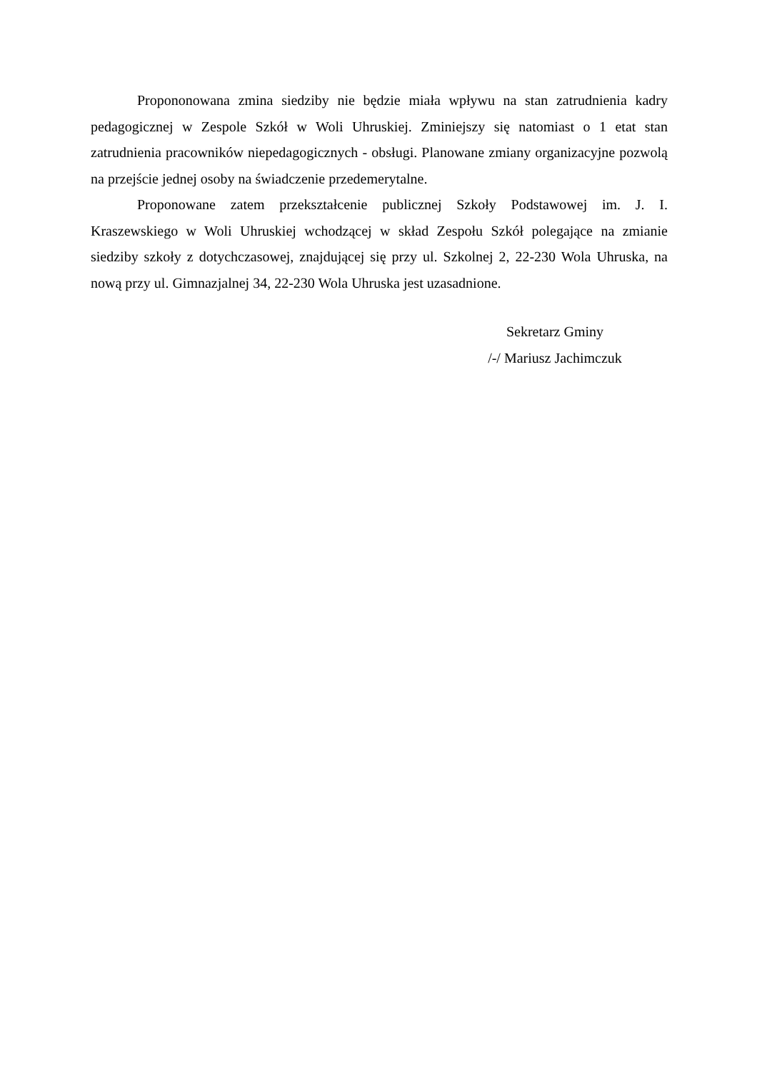Propononowana zmina siedziby nie będzie miała wpływu na stan zatrudnienia kadry pedagogicznej w Zespole Szkół w Woli Uhruskiej. Zminiejszy się natomiast o 1 etat stan zatrudnienia pracowników niepedagogicznych - obsługi. Planowane zmiany organizacyjne pozwolą na przejście jednej osoby na świadczenie przedemerytalne.
Proponowane zatem przekształcenie publicznej Szkoły Podstawowej im. J. I. Kraszewskiego w Woli Uhruskiej wchodzącej w skład Zespołu Szkół polegające na zmianie siedziby szkoły z dotychczasowej, znajdującej się przy ul. Szkolnej 2, 22-230 Wola Uhruska, na nową przy ul. Gimnazjalnej 34, 22-230 Wola Uhruska jest uzasadnione.
Sekretarz Gminy
/-/ Mariusz Jachimczuk